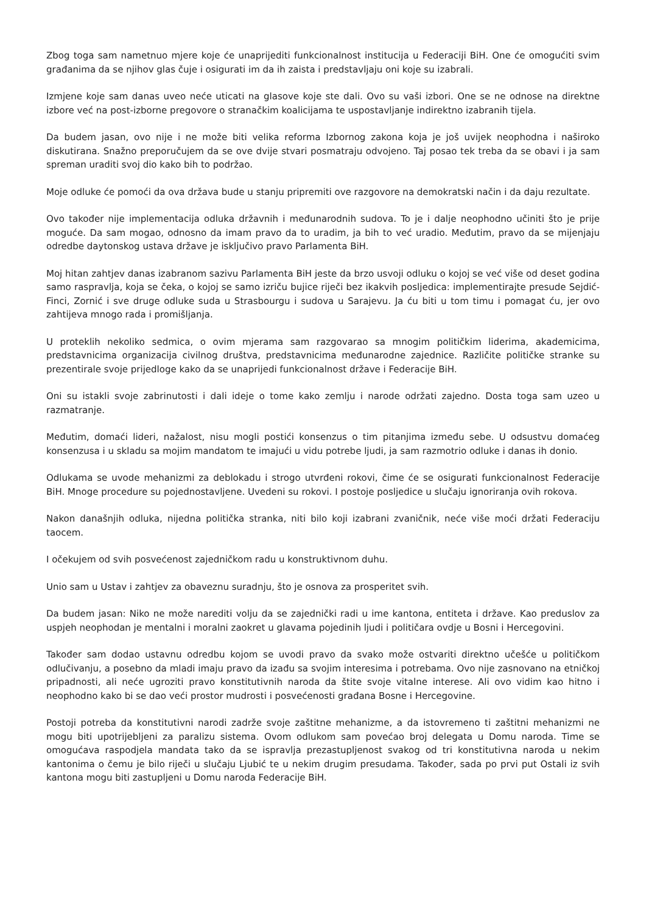Zbog toga sam nametnuo mjere koje će unaprijediti funkcionalnost institucija u Federaciji BiH. One će omogućiti svim građanima da se njihov glas čuje i osigurati im da ih zaista i predstavljaju oni koje su izabrali.
Izmjene koje sam danas uveo neće uticati na glasove koje ste dali. Ovo su vaši izbori. One se ne odnose na direktne izbore već na post-izborne pregovore o stranačkim koalicijama te uspostavljanje indirektno izabranih tijela.
Da budem jasan, ovo nije i ne može biti velika reforma Izbornog zakona koja je još uvijek neophodna i naširoko diskutirana. Snažno preporučujem da se ove dvije stvari posmatraju odvojeno. Taj posao tek treba da se obavi i ja sam spreman uraditi svoj dio kako bih to podržao.
Moje odluke će pomoći da ova država bude u stanju pripremiti ove razgovore na demokratski način i da daju rezultate.
Ovo također nije implementacija odluka državnih i međunarodnih sudova. To je i dalje neophodno učiniti što je prije moguće. Da sam mogao, odnosno da imam pravo da to uradim, ja bih to već uradio. Međutim, pravo da se mijenjaju odredbe daytonskog ustava države je isključivo pravo Parlamenta BiH.
Moj hitan zahtjev danas izabranom sazivu Parlamenta BiH jeste da brzo usvoji odluku o kojoj se već više od deset godina samo raspravlja, koja se čeka, o kojoj se samo izriču bujice riječi bez ikakvih posljedica: implementirajte presude Sejdić-Finci, Zornić i sve druge odluke suda u Strasbourgu i sudova u Sarajevu. Ja ću biti u tom timu i pomagat ću, jer ovo zahtijeva mnogo rada i promišljanja.
U proteklih nekoliko sedmica, o ovim mjerama sam razgovarao sa mnogim političkim liderima, akademicima, predstavnicima organizacija civilnog društva, predstavnicima međunarodne zajednice. Različite političke stranke su prezentirale svoje prijedloge kako da se unaprijedi funkcionalnost države i Federacije BiH.
Oni su istakli svoje zabrinutosti i dali ideje o tome kako zemlju i narode održati zajedno. Dosta toga sam uzeo u razmatranje.
Međutim, domaći lideri, nažalost, nisu mogli postići konsenzus o tim pitanjima između sebe. U odsustvu domaćeg konsenzusa i u skladu sa mojim mandatom te imajući u vidu potrebe ljudi, ja sam razmotrio odluke i danas ih donio.
Odlukama se uvode mehanizmi za deblokadu i strogo utvrđeni rokovi, čime će se osigurati funkcionalnost Federacije BiH. Mnoge procedure su pojednostavljene. Uvedeni su rokovi. I postoje posljedice u slučaju ignoriranja ovih rokova.
Nakon današnjih odluka, nijedna politička stranka, niti bilo koji izabrani zvaničnik, neće više moći držati Federaciju taocem.
I očekujem od svih posvećenost zajedničkom radu u konstruktivnom duhu.
Unio sam u Ustav i zahtjev za obaveznu suradnju, što je osnova za prosperitet svih.
Da budem jasan: Niko ne može narediti volju da se zajednički radi u ime kantona, entiteta i države. Kao preduslov za uspjeh neophodan je mentalni i moralni zaokret u glavama pojedinih ljudi i političara ovdje u Bosni i Hercegovini.
Također sam dodao ustavnu odredbu kojom se uvodi pravo da svako može ostvariti direktno učešće u političkom odlučivanju, a posebno da mladi imaju pravo da izađu sa svojim interesima i potrebama. Ovo nije zasnovano na etničkoj pripadnosti, ali neće ugroziti pravo konstitutivnih naroda da štite svoje vitalne interese. Ali ovo vidim kao hitno i neophodno kako bi se dao veći prostor mudrosti i posvećenosti građana Bosne i Hercegovine.
Postoji potreba da konstitutivni narodi zadrže svoje zaštitne mehanizme, a da istovremeno ti zaštitni mehanizmi ne mogu biti upotrijebljeni za paralizu sistema. Ovom odlukom sam povećao broj delegata u Domu naroda. Time se omogućava raspodjela mandata tako da se ispravlja prezastupljenost svakog od tri konstitutivna naroda u nekim kantonima o čemu je bilo riječi u slučaju Ljubić te u nekim drugim presudama. Također, sada po prvi put Ostali iz svih kantona mogu biti zastupljeni u Domu naroda Federacije BiH.